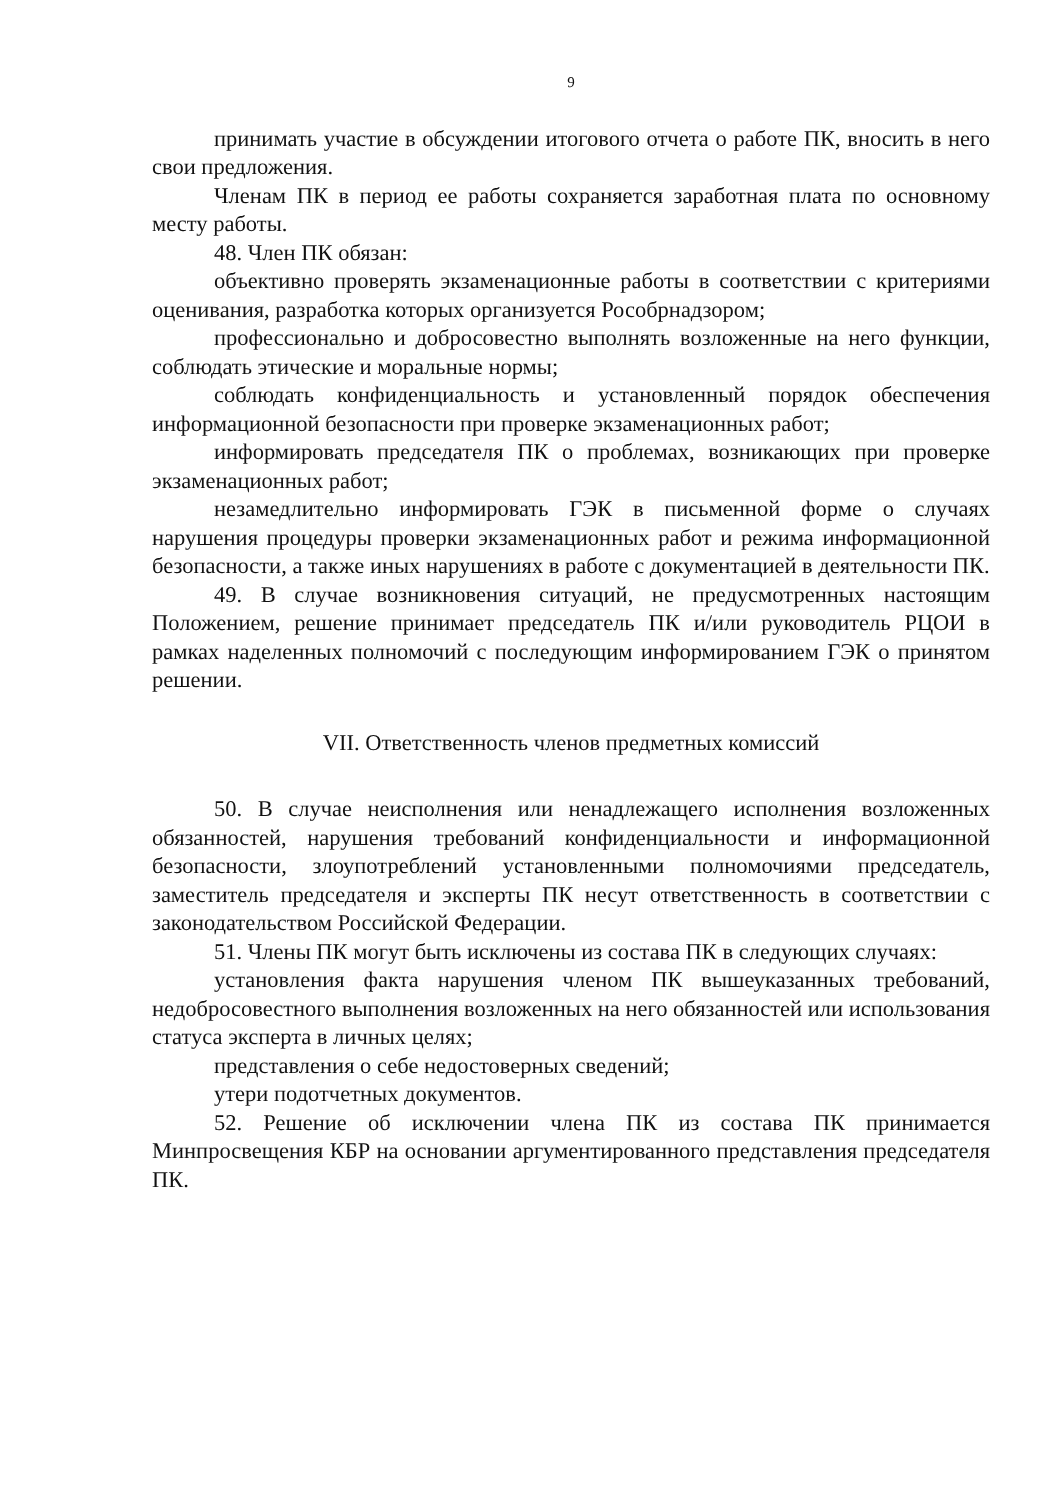9
принимать участие в обсуждении итогового отчета о работе ПК, вносить в него свои предложения.
Членам ПК в период ее работы сохраняется заработная плата по основному месту работы.
48. Член ПК обязан:
объективно проверять экзаменационные работы в соответствии с критериями оценивания, разработка которых организуется Рособрнадзором;
профессионально и добросовестно выполнять возложенные на него функции, соблюдать этические и моральные нормы;
соблюдать конфиденциальность и установленный порядок обеспечения информационной безопасности при проверке экзаменационных работ;
информировать председателя ПК о проблемах, возникающих при проверке экзаменационных работ;
незамедлительно информировать ГЭК в письменной форме о случаях нарушения процедуры проверки экзаменационных работ и режима информационной безопасности, а также иных нарушениях в работе с документацией в деятельности ПК.
49. В случае возникновения ситуаций, не предусмотренных настоящим Положением, решение принимает председатель ПК и/или руководитель РЦОИ в рамках наделенных полномочий с последующим информированием ГЭК о принятом решении.
VII. Ответственность членов предметных комиссий
50. В случае неисполнения или ненадлежащего исполнения возложенных обязанностей, нарушения требований конфиденциальности и информационной безопасности, злоупотреблений установленными полномочиями председатель, заместитель председателя и эксперты ПК несут ответственность в соответствии с законодательством Российской Федерации.
51. Члены ПК могут быть исключены из состава ПК в следующих случаях:
установления факта нарушения членом ПК вышеуказанных требований, недобросовестного выполнения возложенных на него обязанностей или использования статуса эксперта в личных целях;
представления о себе недостоверных сведений;
утери подотчетных документов.
52. Решение об исключении члена ПК из состава ПК принимается Минпросвещения КБР на основании аргументированного представления председателя ПК.